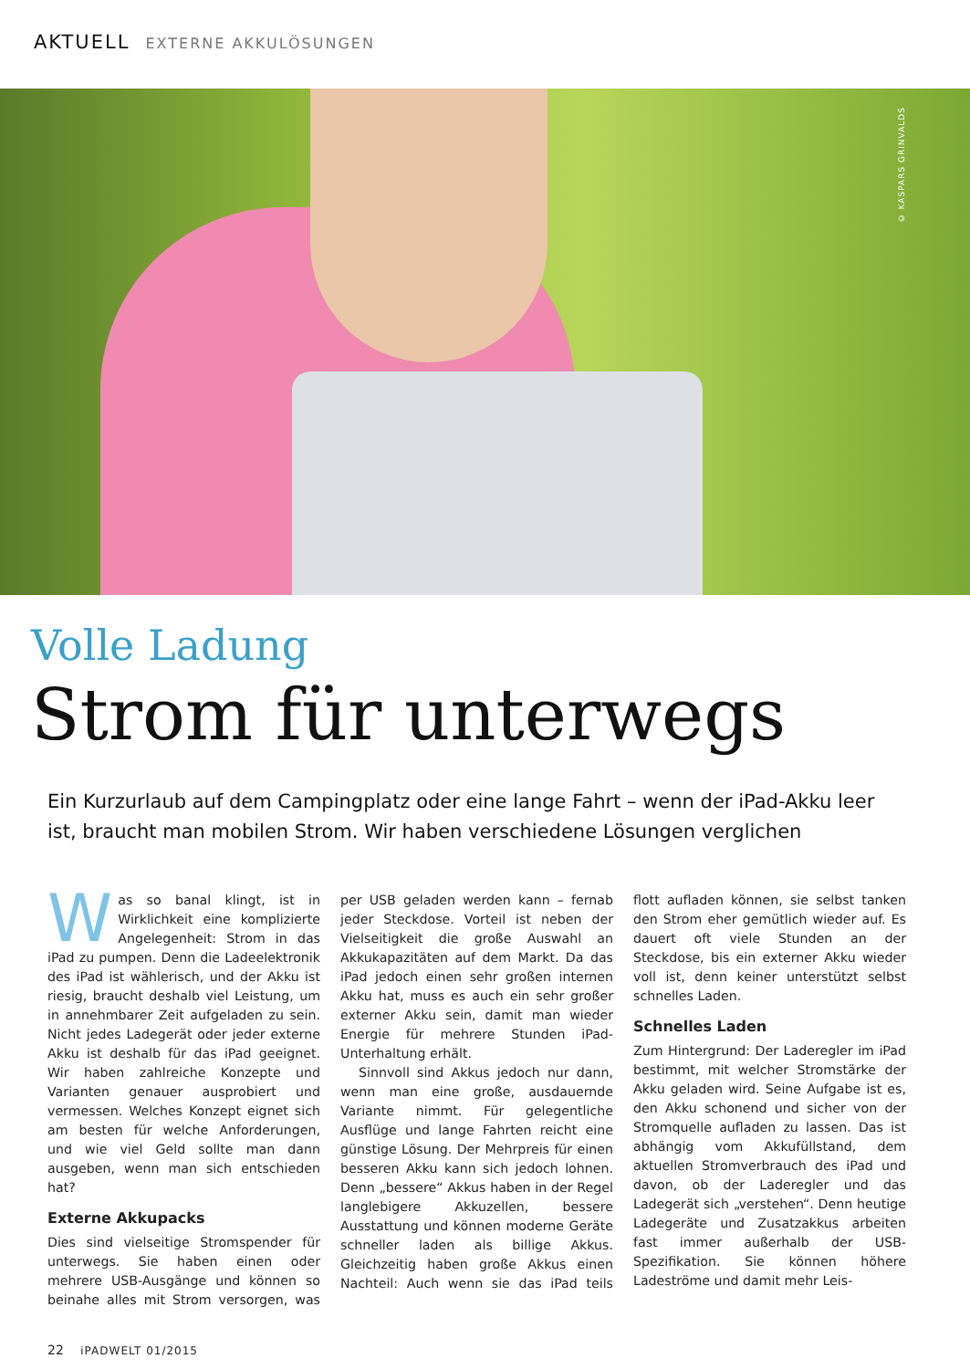AKTUELL EXTERNE AKKULÖSUNGEN
© KASPARS GRINVALDS
Volle Ladung
Strom für unterwegs
Ein Kurzurlaub auf dem Campingplatz oder eine lange Fahrt – wenn der iPad-Akku leer ist, braucht man mobilen Strom. Wir haben verschiedene Lösungen verglichen
Was so banal klingt, ist in Wirklichkeit eine komplizierte Angelegenheit: Strom in das iPad zu pumpen. Denn die Ladeelektronik des iPad ist wählerisch, und der Akku ist riesig, braucht deshalb viel Leistung, um in annehmbarer Zeit aufgeladen zu sein. Nicht jedes Ladegerät oder jeder externe Akku ist deshalb für das iPad geeignet. Wir haben zahlreiche Konzepte und Varianten genauer ausprobiert und vermessen. Welches Konzept eignet sich am besten für welche Anforderungen, und wie viel Geld sollte man dann ausgeben, wenn man sich entschieden hat?
Externe Akkupacks
Dies sind vielseitige Stromspender für unterwegs. Sie haben einen oder mehrere USB-Ausgänge und können so beinahe alles mit Strom versorgen, was per USB geladen werden kann – fernab jeder Steckdose. Vorteil ist neben der Vielseitigkeit die große Auswahl an Akkukapazitäten auf dem Markt. Da das iPad jedoch einen sehr großen internen Akku hat, muss es auch ein sehr großer externer Akku sein, damit man wieder Energie für mehrere Stunden iPad-Unterhaltung erhält.
Sinnvoll sind Akkus jedoch nur dann, wenn man eine große, ausdauernde Variante nimmt. Für gelegentliche Ausflüge und lange Fahrten reicht eine günstige Lösung. Der Mehrpreis für einen besseren Akku kann sich jedoch lohnen. Denn „bessere“ Akkus haben in der Regel langlebigere Akkuzellen, bessere Ausstattung und können moderne Geräte schneller laden als billige Akkus. Gleichzeitig haben große Akkus einen Nachteil: Auch wenn sie das iPad teils flott aufladen können, sie selbst tanken den Strom eher gemütlich wieder auf. Es dauert oft viele Stunden an der Steckdose, bis ein externer Akku wieder voll ist, denn keiner unterstützt selbst schnelles Laden.
Schnelles Laden
Zum Hintergrund: Der Laderegler im iPad bestimmt, mit welcher Stromstärke der Akku geladen wird. Seine Aufgabe ist es, den Akku schonend und sicher von der Stromquelle aufladen zu lassen. Das ist abhängig vom Akkufüllstand, dem aktuellen Stromverbrauch des iPad und davon, ob der Laderegler und das Ladegerät sich „verstehen“. Denn heutige Ladegeräte und Zusatzakkus arbeiten fast immer außerhalb der USB-Spezifikation. Sie können höhere Ladeströme und damit mehr Leis-
22 iPADWELT 01/2015